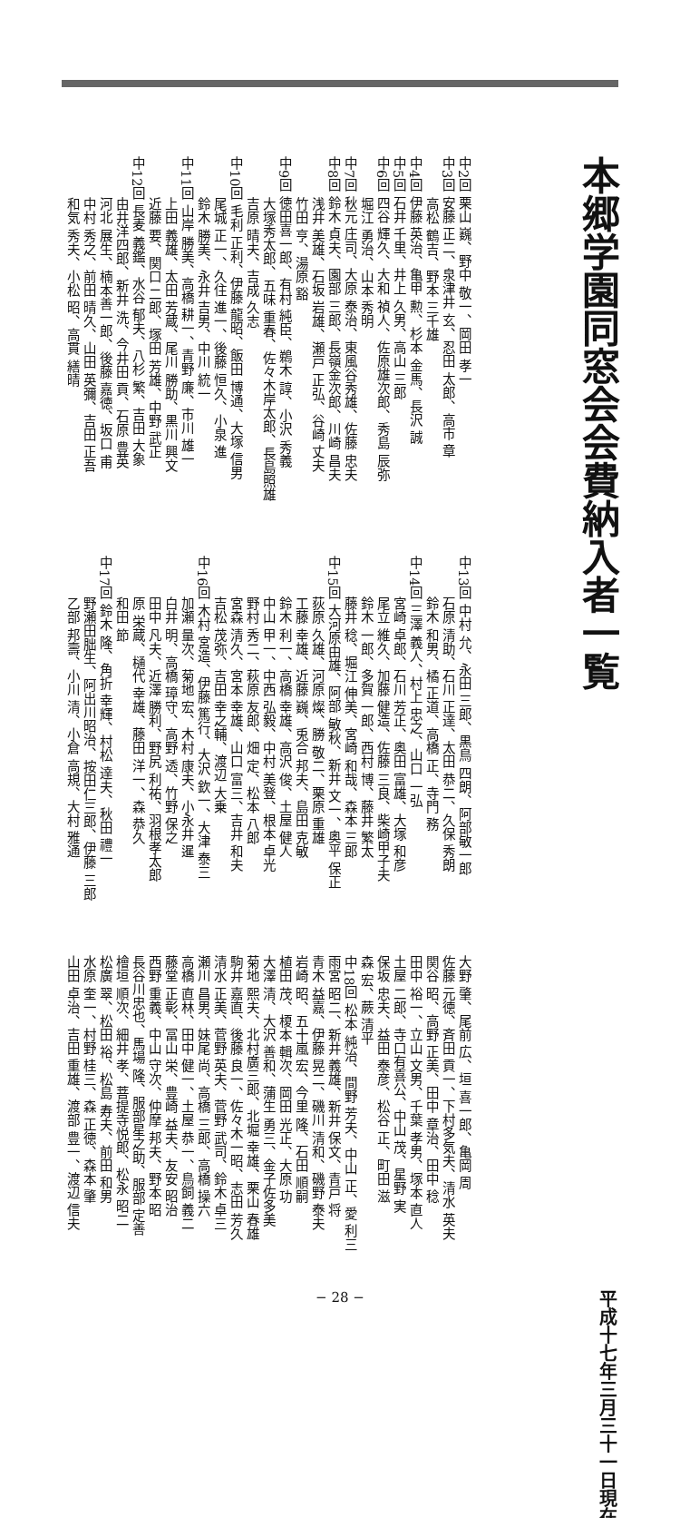本郷学園同窓会会費納入者一覧
平成十七年三月三十一日現在
中2回 栗山 巍、野中 敬一、岡田 孝一
中3回 安藤 正二、泉津井 玄、忍田 太郎、高市 章
　　　高松 鶴吉、野本 三千雄
中4回 伊藤 英治、亀甲 勲、杉本 金馬、長沢 誠
中5回 石井 千里、井上 久男、高山 三郎
中6回 四谷 輝久、大和 禎人、佐原雄次郎、秀島 辰弥
　　　堀江 勇治、山本 秀明
中7回 秋元 庄司、大原 泰治、東風谷秀雄、佐藤 忠夫
中8回 鈴木 貞夫、園部 三郎、長嶺金次郎、川崎 昌夫
　　　浅井 美雄、石坂 岩雄、瀬戸 正弘、谷崎 丈夫
　　　竹田 亨、湯原 豁
中9回 徳田喜一郎、有村 純臣、鵜木 諄、小沢 秀義
　　　大塚秀太郎、五味 重春、佐々木岸太郎、長島照雄
　　　吉原 晴夫、吉成 久志
中10回 毛利 正利、伊藤 龍昭、飯田 博通、大塚 信男
　　　尾城 正一、久住 進一、後藤 恒久、小泉 進
　　　鈴木 勝美、永井 吉男、中川 統一
中11回 山岸 勝美、高橋 耕一、青野 廉、市川 雄一
　　　上田 義雄、太田 芳蔵、尾川 勝助、黒川 興文
　　　近藤 要、関口 二郎、塚田 芳雄、中野 武正
中12回 長麦 義鑑、水谷 郁夫、八杉 繁、吉田 大象
　　　由井洋四郎、新井 洗、今井田 貢、石原 豊英
　　　河北 展生、楠本善一郎、後藤 嘉徳、坂口 甫
　　　中村 秀之、前田 晴久、山田 英彌、吉田 正吾
　　　和気 秀夫、小松 昭、高貫 繕晴
中13回 中村 允、永田 三郎、黒鳥 四朗、阿部敏一郎
　　　石原 清助、石川 正達、太田 恭二、久保 秀朗
　　　鈴木 和男、橘 正道、高橋 正、寺門 務
中14回 三澤 義人、村上 忠之、山口 一弘
　　　宮崎 卓郎、石川 芳正、奥田 富雄、大塚 和彦
　　　尾立 維久、加藤 健造、佐藤 三良、柴崎甲子夫
　　　鈴木 一郎、多賀 一郎、西村 博、藤井 繁太
　　　藤井 稔、堀江 伸美、宮崎 和哉、森本 三郎
中15回 大河原由雄、阿部 敏秋、新井 文一、奥平 保正
　　　荻原 久雄、河原 燦、勝 敬二、栗原 重雄
　　　工藤 幸雄、近藤 巍、兎合 邦夫、島田 克敏
　　　鈴木 利一、高橋 幸雄、高沢 俊、土屋 健人
　　　中山 甲一、中西 弘毅、中村 美登、根本 卓光
　　　野村 秀二、萩原 友郎、畑 定、松本 八郎
　　　宮森 清久、宮本 幸雄、山口 富三、吉井 和夫
　　　吉松 茂弥、吉田 幸之輔、渡辺 大乗
中16回 木村 宮造、伊藤 篤行、大沢 欽一、大津 泰三
　　　加瀬 量次、菊地 宏、木村 康夫、小永井 暹
　　　白井 明、高橋 璋守、高野 透、竹野 保之
　　　田中 凡夫、近澤 勝利、野尻 利祐、羽根孝太郎
　　　原 栄蔵、樋代 幸雄、藤田 洋一、森 恭久
　　　和田 節
中17回 鈴木 隆、角折 幸輝、村松 達夫、秋田 禮一
　　　野瀬田朏生、阿出川昭治、按田仁三郎、伊藤 三郎
　　　乙部 邦壽、小川 清、小倉 高規、大村 雅通
大野 肇、尾前 広、垣 喜一郎、亀岡 周
佐藤 元徳、斉田 貢一、下村多気夫、清水 英夫
関谷 昭、高野 正美、田中 章治、田中 稔
田中 裕一、立山 文男、千葉 孝男、塚本 直人
土屋 二郎、寺口有喜公、中山 茂、星野 実
保坂 忠夫、益田 泰彦、松谷 正、町田 滋
森 宏、蕨 清平
中18回 松本 純治、間野 芳夫、中山 正、愛 利三
雨宮 昭二、新井 義雄、新井 保文、青戸 将
青木 益嘉、伊藤 晃二、磯川 清和、磯野 泰夫
岩崎 昭、五十嵐 宏、今里 隆、石田 順嗣
植田 茂、榎本 輯次、岡田 光正、大原 功
大澤 清、大沢 善和、蒲生 勇三、金子佐多美
菊地 熙夫、北村廣三郎、北堀 幸雄、栗山 春雄
駒井 嘉直、後藤 良一、佐々木一昭、志田 芳久
清水 正美、菅野 英夫、菅野 武司、鈴木 卓三
瀬川 昌男、妹尾 尚、高橋 三郎、高橋 操六
高橋 直林、田中 健一、土屋 恭一、鳥飼 義二
藤堂 正彰、冨山 栄、豊崎 益夫、友安 昭治
西野 重義、中山 守次、仲摩 邦夫、野本 昭
長谷川忠也、馬場 隆、服部星之助、服部 定善
檜垣 順次、細井 孝、菩提寺悦郎、松永 昭二
松廣 翠、松田 裕、松島 寿夫、前田 和男
水原 奎一、村野 桂三、森 正徳、森本 肇
山田 卓治、吉田 重雄、渡部 豊一、渡辺 信夫
− 28 −